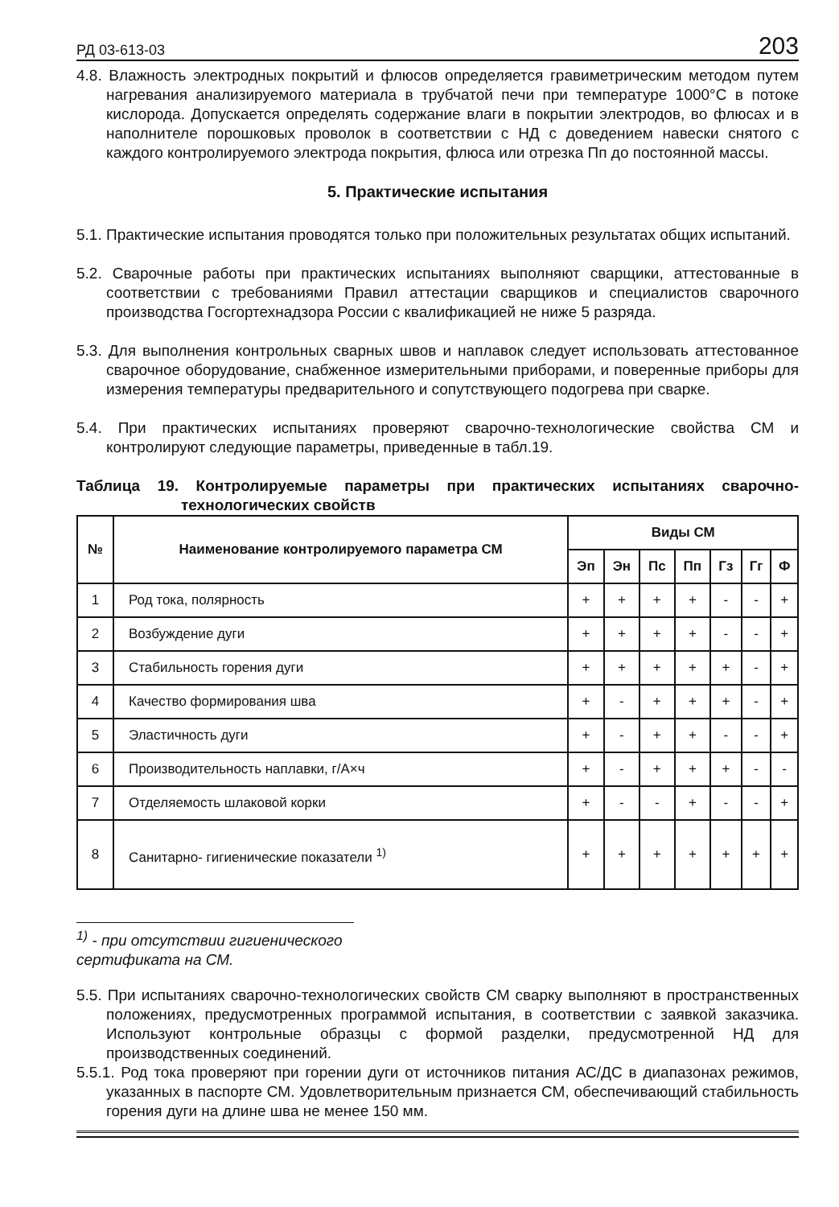РД 03-613-03 203
4.8. Влажность электродных покрытий и флюсов определяется гравиметрическим методом путем нагревания анализируемого материала в трубчатой печи при температуре 1000°С в потоке кислорода. Допускается определять содержание влаги в покрытии электродов, во флюсах и в наполнителе порошковых проволок в соответствии с НД с доведением навески снятого с каждого контролируемого электрода покрытия, флюса или отрезка Пп до постоянной массы.
5. Практические испытания
5.1. Практические испытания проводятся только при положительных результатах общих испытаний.
5.2. Сварочные работы при практических испытаниях выполняют сварщики, аттестованные в соответствии с требованиями Правил аттестации сварщиков и специалистов сварочного производства Госгортехнадзора России с квалификацией не ниже 5 разряда.
5.3. Для выполнения контрольных сварных швов и наплавок следует использовать аттестованное сварочное оборудование, снабженное измерительными приборами, и поверенные приборы для измерения температуры предварительного и сопутствующего подогрева при сварке.
5.4. При практических испытаниях проверяют сварочно-технологические свойства СМ и контролируют следующие параметры, приведенные в табл.19.
Таблица 19. Контролируемые параметры при практических испытаниях сварочно-технологических свойств
| № | Наименование контролируемого параметра СМ | Виды СМ | | | | | | |
| --- | --- | --- | --- | --- | --- | --- | --- | --- |
| | | Эп | Эн | Пс | Пп | Гз | Гг | Ф |
| 1 | Род тока, полярность | + | + | + | + | - | - | + |
| 2 | Возбуждение дуги | + | + | + | + | - | - | + |
| 3 | Стабильность горения дуги | + | + | + | + | + | - | + |
| 4 | Качество формирования шва | + | - | + | + | + | - | + |
| 5 | Эластичность дуги | + | - | + | + | - | - | + |
| 6 | Производительность наплавки, г/А×ч | + | - | + | + | + | - | - |
| 7 | Отделяемость шлаковой корки | + | - | - | + | - | - | + |
| 8 | Санитарно- гигиенические показатели <sup>1)</sup> | + | + | + | + | + | + | + |
<sup>1)</sup> - при отсутствии гигиенического сертификата на СМ.
5.5. При испытаниях сварочно-технологических свойств СМ сварку выполняют в пространственных положениях, предусмотренных программой испытания, в соответствии с заявкой заказчика. Используют контрольные образцы с формой разделки, предусмотренной НД для производственных соединений.
5.5.1. Род тока проверяют при горении дуги от источников питания АС/ДС в диапазонах режимов, указанных в паспорте СМ. Удовлетворительным признается СМ, обеспечивающий стабильность горения дуги на длине шва не менее 150 мм.